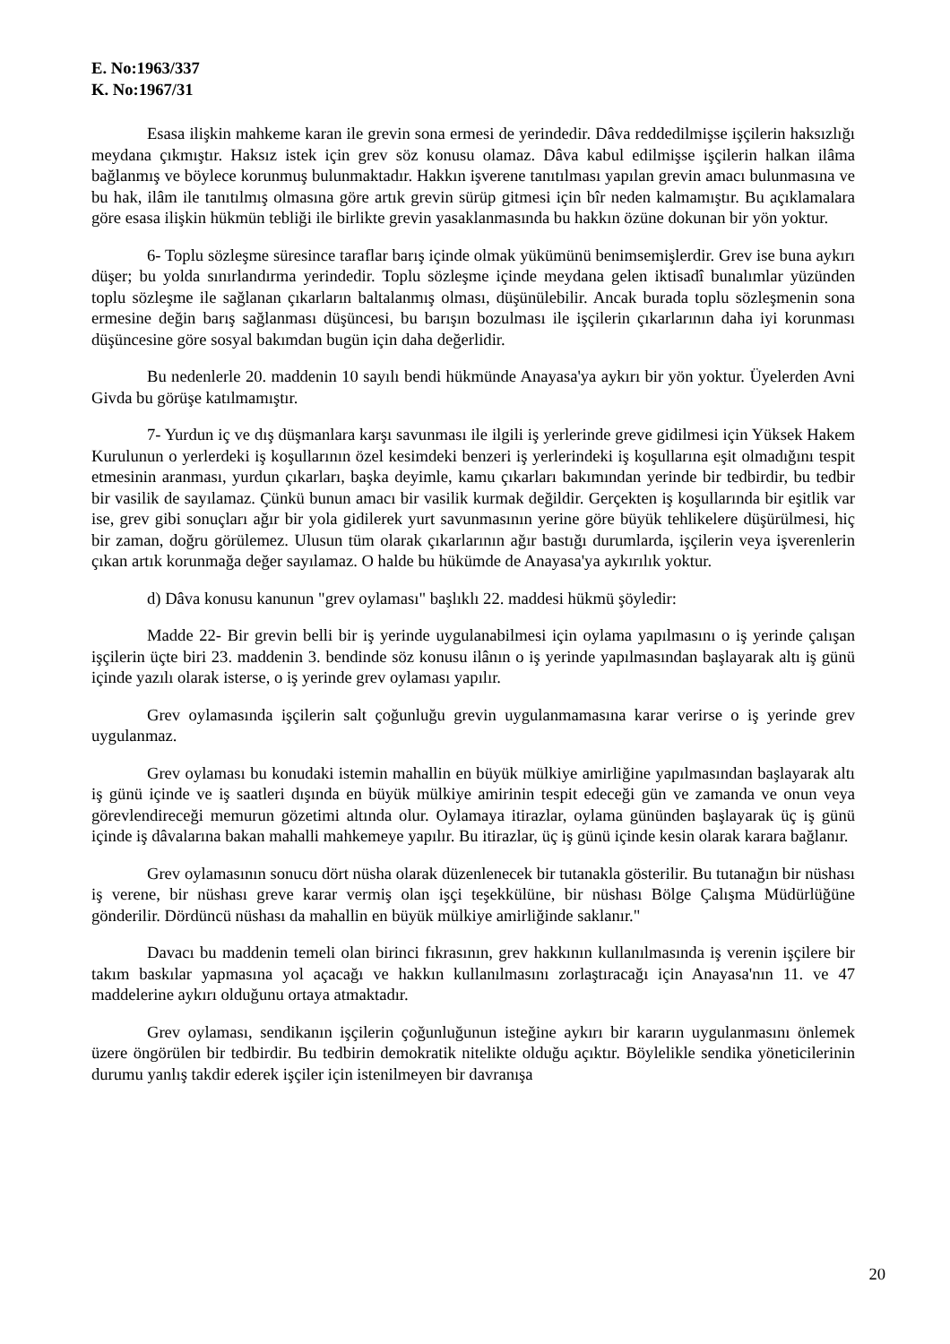E. No:1963/337
K. No:1967/31
Esasa ilişkin mahkeme karan ile grevin sona ermesi de yerindedir. Dâva reddedilmişse işçilerin haksızlığı meydana çıkmıştır. Haksız istek için grev söz konusu olamaz. Dâva kabul edilmişse işçilerin halkan ilâma bağlanmış ve böylece korunmuş bulunmaktadır. Hakkın işverene tanıtılması yapılan grevin amacı bulunmasına ve bu hak, ilâm ile tanıtılmış olmasına göre artık grevin sürüp gitmesi için bîr neden kalmamıştır. Bu açıklamalara göre esasa ilişkin hükmün tebliği ile birlikte grevin yasaklanmasında bu hakkın özüne dokunan bir yön yoktur.
6- Toplu sözleşme süresince taraflar barış içinde olmak yükümünü benimsemişlerdir. Grev ise buna aykırı düşer; bu yolda sınırlandırma yerindedir. Toplu sözleşme içinde meydana gelen iktisadî bunalımlar yüzünden toplu sözleşme ile sağlanan çıkarların baltalanmış olması, düşünülebilir. Ancak burada toplu sözleşmenin sona ermesine değin barış sağlanması düşüncesi, bu barışın bozulması ile işçilerin çıkarlarının daha iyi korunması düşüncesine göre sosyal bakımdan bugün için daha değerlidir.
Bu nedenlerle 20. maddenin 10 sayılı bendi hükmünde Anayasa'ya aykırı bir yön yoktur. Üyelerden Avni Givda bu görüşe katılmamıştır.
7- Yurdun iç ve dış düşmanlara karşı savunması ile ilgili iş yerlerinde greve gidilmesi için Yüksek Hakem Kurulunun o yerlerdeki iş koşullarının özel kesimdeki benzeri iş yerlerindeki iş koşullarına eşit olmadığını tespit etmesinin aranması, yurdun çıkarları, başka deyimle, kamu çıkarları bakımından yerinde bir tedbirdir, bu tedbir bir vasilik de sayılamaz. Çünkü bunun amacı bir vasilik kurmak değildir. Gerçekten iş koşullarında bir eşitlik var ise, grev gibi sonuçları ağır bir yola gidilerek yurt savunmasının yerine göre büyük tehlikelere düşürülmesi, hiç bir zaman, doğru görülemez. Ulusun tüm olarak çıkarlarının ağır bastığı durumlarda, işçilerin veya işverenlerin çıkan artık korunmağa değer sayılamaz. O halde bu hükümde de Anayasa'ya aykırılık yoktur.
d) Dâva konusu kanunun "grev oylaması" başlıklı 22. maddesi hükmü şöyledir:
Madde 22- Bir grevin belli bir iş yerinde uygulanabilmesi için oylama yapılmasını o iş yerinde çalışan işçilerin üçte biri 23. maddenin 3. bendinde söz konusu ilânın o iş yerinde yapılmasından başlayarak altı iş günü içinde yazılı olarak isterse, o iş yerinde grev oylaması yapılır.
Grev oylamasında işçilerin salt çoğunluğu grevin uygulanmamasına karar verirse o iş yerinde grev uygulanmaz.
Grev oylaması bu konudaki istemin mahallin en büyük mülkiye amirliğine yapılmasından başlayarak altı iş günü içinde ve iş saatleri dışında en büyük mülkiye amirinin tespit edeceği gün ve zamanda ve onun veya görevlendireceği memurun gözetimi altında olur. Oylamaya itirazlar, oylama gününden başlayarak üç iş günü içinde iş dâvalarına bakan mahalli mahkemeye yapılır. Bu itirazlar, üç iş günü içinde kesin olarak karara bağlanır.
Grev oylamasının sonucu dört nüsha olarak düzenlenecek bir tutanakla gösterilir. Bu tutanağın bir nüshası iş verene, bir nüshası greve karar vermiş olan işçi teşekkülüne, bir nüshası Bölge Çalışma Müdürlüğüne gönderilir. Dördüncü nüshası da mahallin en büyük mülkiye amirliğinde saklanır."
Davacı bu maddenin temeli olan birinci fıkrasının, grev hakkının kullanılmasında iş verenin işçilere bir takım baskılar yapmasına yol açacağı ve hakkın kullanılmasını zorlaştıracağı için Anayasa'nın 11. ve 47 maddelerine aykırı olduğunu ortaya atmaktadır.
Grev oylaması, sendikanın işçilerin çoğunluğunun isteğine aykırı bir kararın uygulanmasını önlemek üzere öngörülen bir tedbirdir. Bu tedbirin demokratik nitelikte olduğu açıktır. Böylelikle sendika yöneticilerinin durumu yanlış takdir ederek işçiler için istenilmeyen bir davranışa
20